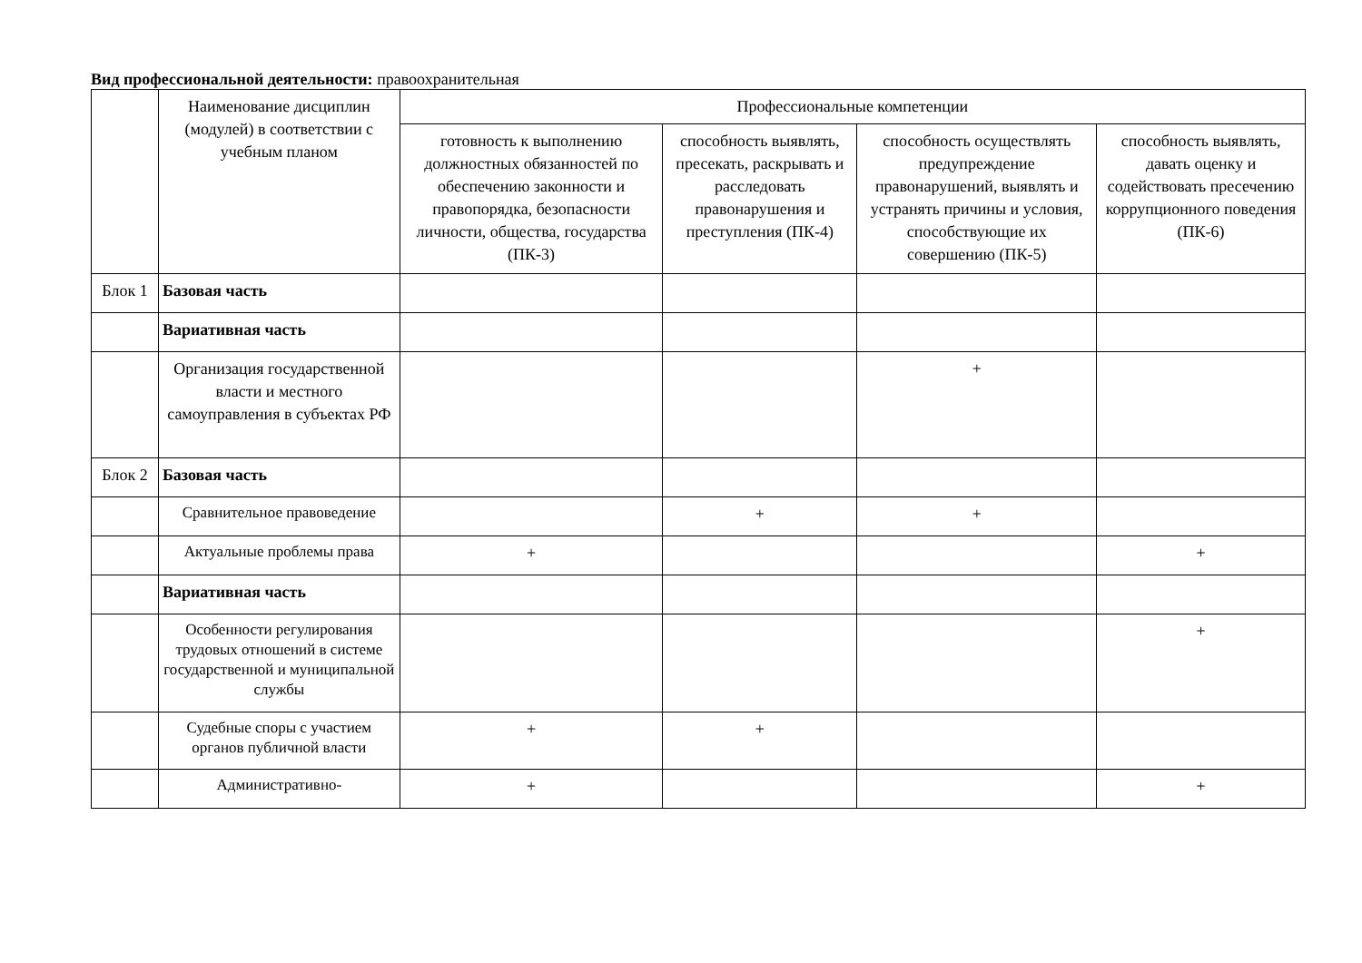Вид профессиональной деятельности: правоохранительная
| | Наименование дисциплин (модулей) в соответствии с учебным планом | Профессиональные компетенции | | | |
| --- | --- | --- | --- | --- | --- |
| | | готовность к выполнению должностных обязанностей по обеспечению законности и правопорядка, безопасности личности, общества, государства (ПК-3) | способность выявлять, пресекать, раскрывать и расследовать правонарушения и преступления (ПК-4) | способность осуществлять предупреждение правонарушений, выявлять и устранять причины и условия, способствующие их совершению (ПК-5) | способность выявлять, давать оценку и содействовать пресечению коррупционного поведения (ПК-6) |
| Блок 1 | Базовая часть | | | | |
| | Вариативная часть | | | | |
| | Организация государственной власти и местного самоуправления в субъектах РФ | | | + | |
| Блок 2 | Базовая часть | | | | |
| | Сравнительное правоведение | | + | + | |
| | Актуальные проблемы права | + | | | + |
| | Вариативная часть | | | | |
| | Особенности регулирования трудовых отношений в системе государственной и муниципальной службы | | | | + |
| | Судебные споры с участием органов публичной власти | + | + | | |
| | Административно- | + | | | + |